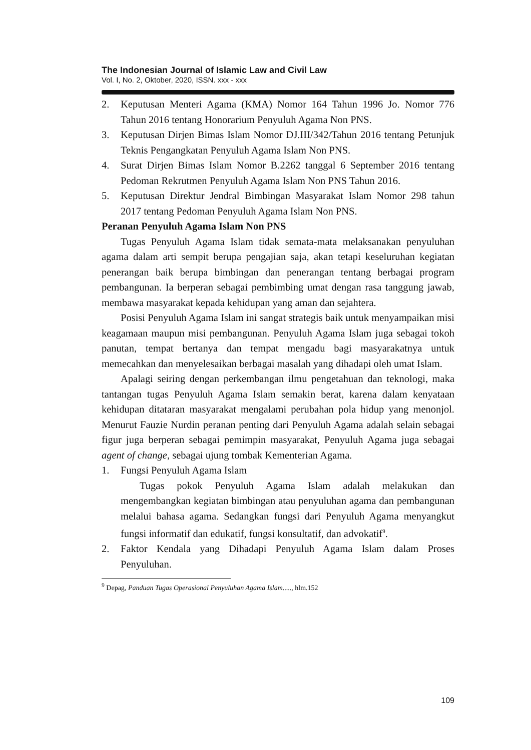The Indonesian Journal of Islamic Law and Civil Law
Vol. I, No. 2, Oktober, 2020, ISSN. xxx - xxx
2. Keputusan Menteri Agama (KMA) Nomor 164 Tahun 1996 Jo. Nomor 776 Tahun 2016 tentang Honorarium Penyuluh Agama Non PNS.
3. Keputusan Dirjen Bimas Islam Nomor DJ.III/342/Tahun 2016 tentang Petunjuk Teknis Pengangkatan Penyuluh Agama Islam Non PNS.
4. Surat Dirjen Bimas Islam Nomor B.2262 tanggal 6 September 2016 tentang Pedoman Rekrutmen Penyuluh Agama Islam Non PNS Tahun 2016.
5. Keputusan Direktur Jendral Bimbingan Masyarakat Islam Nomor 298 tahun 2017 tentang Pedoman Penyuluh Agama Islam Non PNS.
Peranan Penyuluh Agama Islam Non PNS
Tugas Penyuluh Agama Islam tidak semata-mata melaksanakan penyuluhan agama dalam arti sempit berupa pengajian saja, akan tetapi keseluruhan kegiatan penerangan baik berupa bimbingan dan penerangan tentang berbagai program pembangunan. Ia berperan sebagai pembimbing umat dengan rasa tanggung jawab, membawa masyarakat kepada kehidupan yang aman dan sejahtera.
Posisi Penyuluh Agama Islam ini sangat strategis baik untuk menyampaikan misi keagamaan maupun misi pembangunan. Penyuluh Agama Islam juga sebagai tokoh panutan, tempat bertanya dan tempat mengadu bagi masyarakatnya untuk memecahkan dan menyelesaikan berbagai masalah yang dihadapi oleh umat Islam.
Apalagi seiring dengan perkembangan ilmu pengetahuan dan teknologi, maka tantangan tugas Penyuluh Agama Islam semakin berat, karena dalam kenyataan kehidupan ditataran masyarakat mengalami perubahan pola hidup yang menonjol. Menurut Fauzie Nurdin peranan penting dari Penyuluh Agama adalah selain sebagai figur juga berperan sebagai pemimpin masyarakat, Penyuluh Agama juga sebagai agent of change, sebagai ujung tombak Kementerian Agama.
1. Fungsi Penyuluh Agama Islam
Tugas pokok Penyuluh Agama Islam adalah melakukan dan mengembangkan kegiatan bimbingan atau penyuluhan agama dan pembangunan melalui bahasa agama. Sedangkan fungsi dari Penyuluh Agama menyangkut fungsi informatif dan edukatif, fungsi konsultatif, dan advokatif<sup>9</sup>.
2. Faktor Kendala yang Dihadapi Penyuluh Agama Islam dalam Proses Penyuluhan.
<sup>9</sup> Depag, Panduan Tugas Operasional Penyuluhan Agama Islam....., hlm.152
109